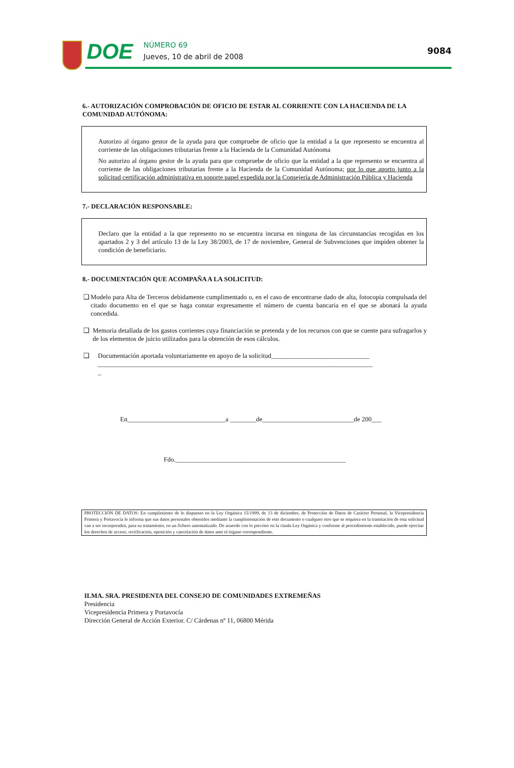DOE
NÚMERO 69
Jueves, 10 de abril de 2008
9084
6.- AUTORIZACIÓN COMPROBACIÓN DE OFICIO DE ESTAR AL CORRIENTE CON LA HACIENDA DE LA COMUNIDAD AUTÓNOMA:
Autorizo al órgano gestor de la ayuda para que compruebe de oficio que la entidad a la que represento se encuentra al corriente de las obligaciones tributarias frente a la Hacienda de la Comunidad Autónoma
No autorizo al órgano gestor de la ayuda para que compruebe de oficio que la entidad a la que represento se encuentra al corriente de las obligaciones tributarias frente a la Hacienda de la Comunidad Autónoma; por lo que aporto junto a la solicitud certificación administrativa en soporte papel expedida por la Consejería de Administración Pública y Hacienda
7.- DECLARACIÓN RESPONSABLE:
Declaro que la entidad a la que represento no se encuentra incursa en ninguna de las circunstancias recogidas en los apartados 2 y 3 del artículo 13 de la Ley 38/2003, de 17 de noviembre, General de Subvenciones que impiden obtener la condición de beneficiario.
8.- DOCUMENTACIÓN QUE ACOMPAÑA A LA SOLICITUD:
❑ Modelo para Alta de Terceros debidamente cumplimentado o, en el caso de encontrarse dado de alta, fotocopia compulsada del citado documento en el que se haga constar expresamente el número de cuenta bancaria en el que se abonará la ayuda concedida.
❑ Memoria detallada de los gastos corrientes cuya financiación se pretenda y de los recursos con que se cuente para sufragarlos y de los elementos de juicio utilizados para la obtención de esos cálculos.
❑ Documentación aportada voluntariamente en apoyo de la solicitud______________________________
____________________________________________________________________________________
_
En______________________________a ________de____________________________de 200___
Fdo.____________________________________________________
PROTECCIÓN DE DATOS: En cumplimiento de lo dispuesto en la Ley Orgánica 15/1999, de 13 de diciembre, de Protección de Datos de Carácter Personal, la Vicepresidencia Primera y Portavocía le informa que sus datos personales obtenidos mediante la cumplimentación de este documento o cualquier otro que se requiera en la tramitación de esta solicitud van a ser incorporados, para su tratamiento, en un fichero automatizado. De acuerdo con lo previsto en la citada Ley Orgánica y conforme al procedimiento establecido, puede ejercitar los derechos de acceso, rectificación, oposición y cancelación de datos ante el órgano correspondiente.
ILMA. SRA. PRESIDENTA DEL CONSEJO DE COMUNIDADES EXTREMEÑAS
Presidencia
Vicepresidencia Primera y Portavocía
Dirección General de Acción Exterior. C/ Cárdenas nº 11, 06800 Mérida